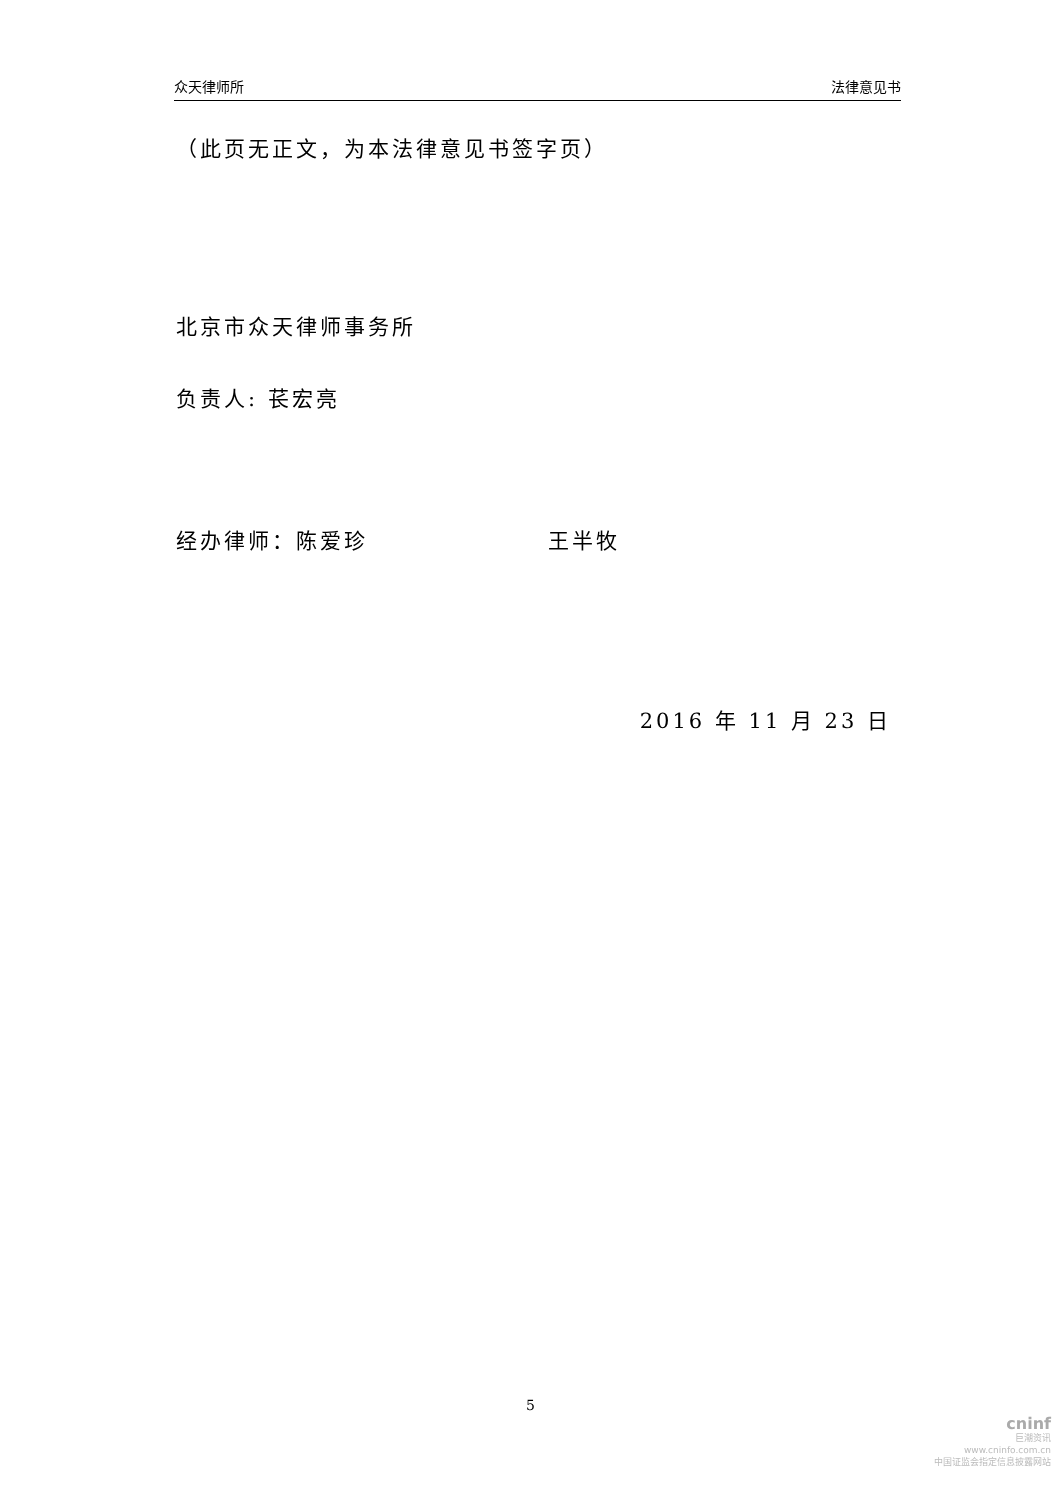众天律师所 法律意见书
（此页无正文，为本法律意见书签字页）
北京市众天律师事务所
负责人: 苌宏亮
经办律师：陈爱珍 王半牧
2016 年 11 月 23 日
5
cninf
巨潮资讯
www.cninfo.com.cn
中国证监会指定信息披露网站